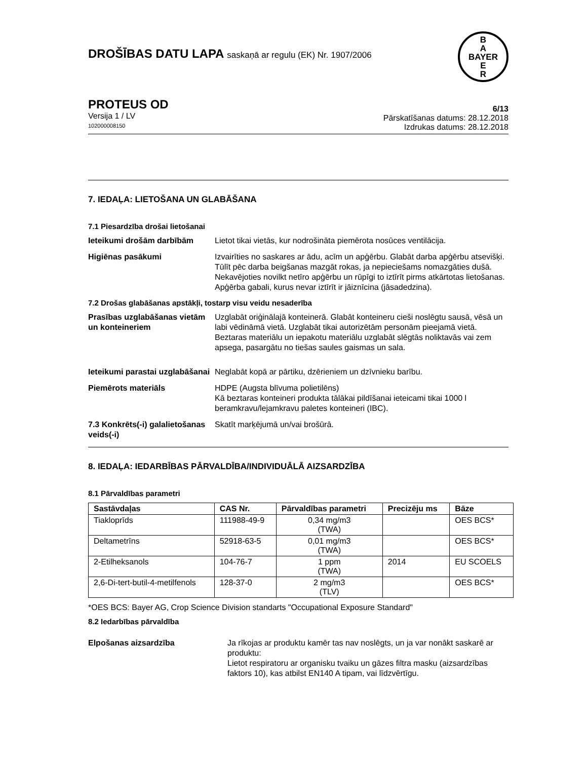DROŠĪBAS DATU LAPA saskaņā ar regulu (EK) Nr. 1907/2006
B
A
BAYER
E
R
PROTEUS OD
Versija 1 / LV
102000008150
6/13
Pārskatīšanas datums: 28.12.2018
Izdrukas datums: 28.12.2018
7. IEDAĻA: LIETOŠANA UN GLABĀŠANA
7.1 Piesardzība drošai lietošanai
Ieteikumi drošām darbībām Lietot tikai vietās, kur nodrošināta piemērota nosūces ventilācija.
Higiēnas pasākumi Izvairīties no saskares ar ādu, acīm un apģērbu. Glabāt darba apģērbu atsevišķi. Tūlīt pēc darba beigšanas mazgāt rokas, ja nepieciešams nomazgāties dušā. Nekavējoties novilkt netīro apģērbu un rūpīgi to iztīrīt pirms atkārtotas lietošanas. Apģērba gabali, kurus nevar iztīrīt ir jāiznīcina (jāsadedzina).
7.2 Drošas glabāšanas apstākļi, tostarp visu veidu nesaderība
Prasības uzglabāšanas vietām un konteineriem
Uzglabāt oriģinālajā konteinerā. Glabāt konteineru cieši noslēgtu sausā, vēsā un labi vēdināmā vietā. Uzglabāt tikai autorizētām personām pieejamā vietā. Beztaras materiālu un iepakotu materiālu uzglabāt slēgtās noliktavās vai zem apsega, pasargātu no tiešas saules gaismas un sala.
Ieteikumi parastai uzglabāšanai
Neglabāt kopā ar pārtiku, dzērieniem un dzīvnieku barību.
Piemērots materiāls HDPE (Augsta blīvuma polietilēns)
Kā beztaras konteineri produkta tālākai pildīšanai ieteicami tikai 1000 l beramkravu/lejamkravu paletes konteineri (IBC).
7.3 Konkrēts(-i) galalietošanas veids(-i)
Skatīt marķējumā un/vai brošūrā.
8. IEDAĻA: IEDARBĪBAS PĀRVALDĪBA/INDIVIDUĀLĀ AIZSARDZĪBA
8.1 Pārvaldības parametri
| Sastāvdaļas | CAS Nr. | Pārvaldības parametri | Precizēju ms | Bāze |
| --- | --- | --- | --- | --- |
| Tiakloprīds | 111988-49-9 | 0,34 mg/m3 (TWA) | | OES BCS* |
| Deltametrīns | 52918-63-5 | 0,01 mg/m3 (TWA) | | OES BCS* |
| 2-Etilheksanols | 104-76-7 | 1 ppm (TWA) | 2014 | EU SCOELS |
| 2,6-Di-tert-butil-4-metilfenols | 128-37-0 | 2 mg/m3 (TLV) | | OES BCS* |
*OES BCS: Bayer AG, Crop Science Division standarts "Occupational Exposure Standard"
8.2 Iedarbības pārvaldība
Elpošanas aizsardzība Ja rīkojas ar produktu kamēr tas nav noslēgts, un ja var nonākt saskarē ar produktu:
Lietot respiratoru ar organisku tvaiku un gāzes filtra masku (aizsardzības faktors 10), kas atbilst EN140 A tipam, vai līdzvērtīgu.